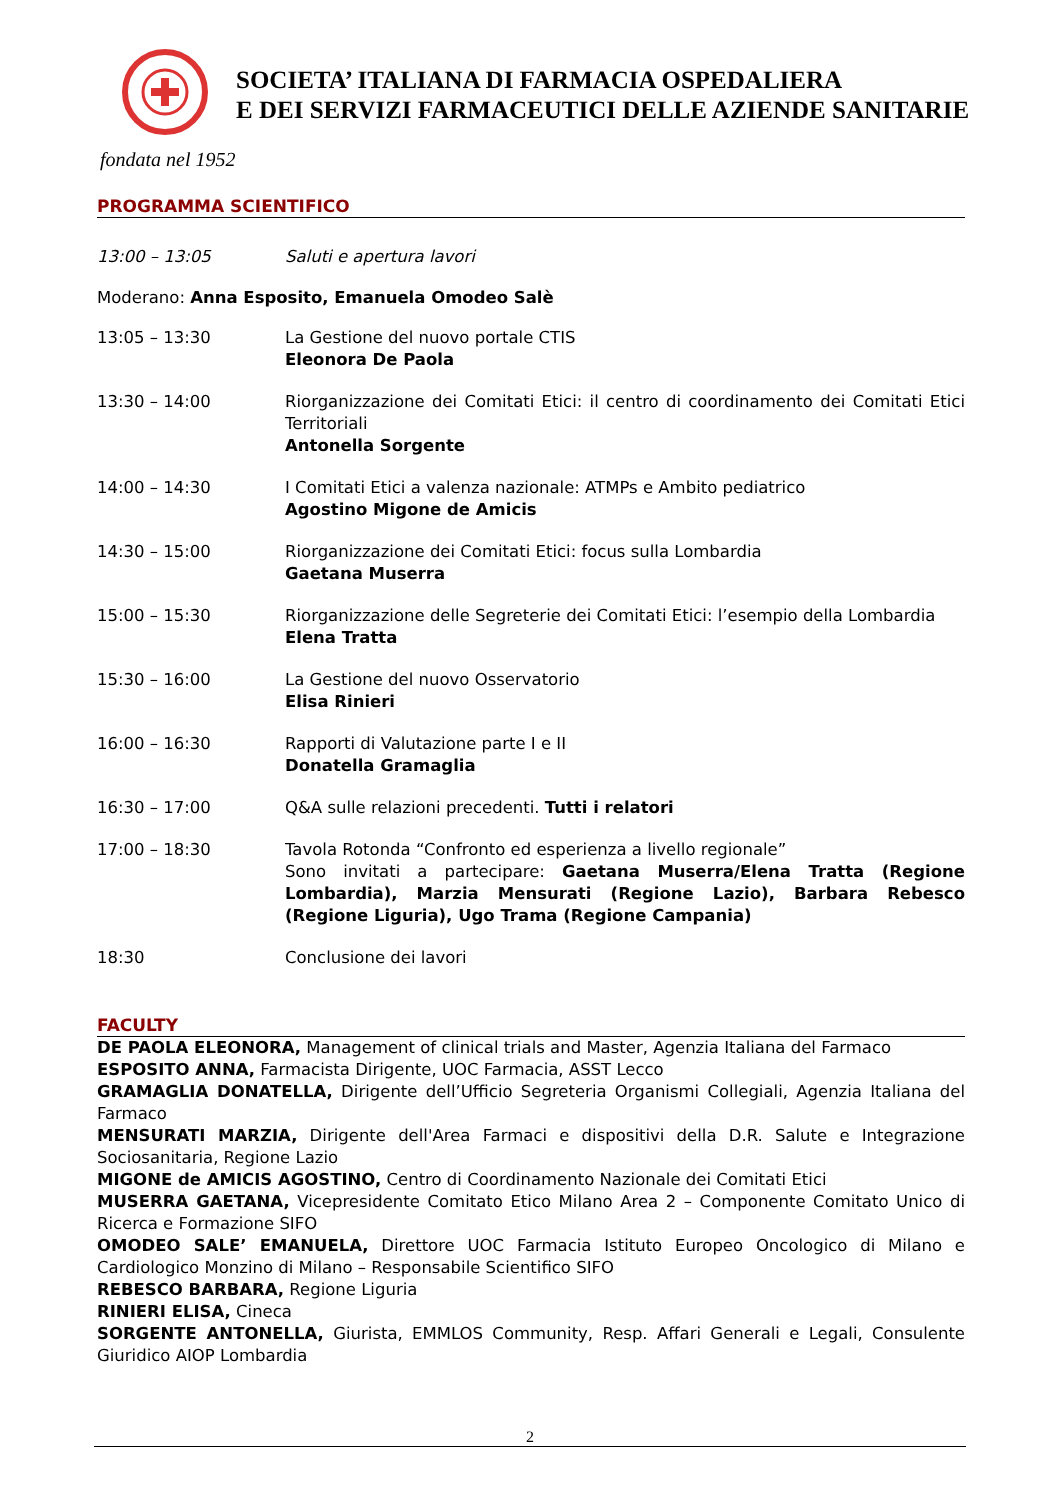SOCIETA’ ITALIANA DI FARMACIA OSPEDALIERA
E DEI SERVIZI FARMACEUTICI DELLE AZIENDE SANITARIE
fondata nel 1952
PROGRAMMA SCIENTIFICO
13:00 – 13:05 Saluti e apertura lavori
Moderano: Anna Esposito, Emanuela Omodeo Salè
13:05 – 13:30 La Gestione del nuovo portale CTIS
Eleonora De Paola
13:30 – 14:00 Riorganizzazione dei Comitati Etici: il centro di coordinamento dei Comitati Etici Territoriali
Antonella Sorgente
14:00 – 14:30 I Comitati Etici a valenza nazionale: ATMPs e Ambito pediatrico
Agostino Migone de Amicis
14:30 – 15:00 Riorganizzazione dei Comitati Etici: focus sulla Lombardia
Gaetana Muserra
15:00 – 15:30 Riorganizzazione delle Segreterie dei Comitati Etici: l’esempio della Lombardia
Elena Tratta
15:30 – 16:00 La Gestione del nuovo Osservatorio
Elisa Rinieri
16:00 – 16:30 Rapporti di Valutazione parte I e II
Donatella Gramaglia
16:30 – 17:00 Q&A sulle relazioni precedenti. Tutti i relatori
17:00 – 18:30 Tavola Rotonda “Confronto ed esperienza a livello regionale”
Sono invitati a partecipare: Gaetana Muserra/Elena Tratta (Regione Lombardia), Marzia Mensurati (Regione Lazio), Barbara Rebesco (Regione Liguria), Ugo Trama (Regione Campania)
18:30 Conclusione dei lavori
FACULTY
DE PAOLA ELEONORA, Management of clinical trials and Master, Agenzia Italiana del Farmaco
ESPOSITO ANNA, Farmacista Dirigente, UOC Farmacia, ASST Lecco
GRAMAGLIA DONATELLA, Dirigente dell’Ufficio Segreteria Organismi Collegiali, Agenzia Italiana del Farmaco
MENSURATI MARZIA, Dirigente dell'Area Farmaci e dispositivi della D.R. Salute e Integrazione Sociosanitaria, Regione Lazio
MIGONE de AMICIS AGOSTINO, Centro di Coordinamento Nazionale dei Comitati Etici
MUSERRA GAETANA, Vicepresidente Comitato Etico Milano Area 2 – Componente Comitato Unico di Ricerca e Formazione SIFO
OMODEO SALE’ EMANUELA, Direttore UOC Farmacia Istituto Europeo Oncologico di Milano e Cardiologico Monzino di Milano – Responsabile Scientifico SIFO
REBESCO BARBARA, Regione Liguria
RINIERI ELISA, Cineca
SORGENTE ANTONELLA, Giurista, EMMLOS Community, Resp. Affari Generali e Legali, Consulente Giuridico AIOP Lombardia
2